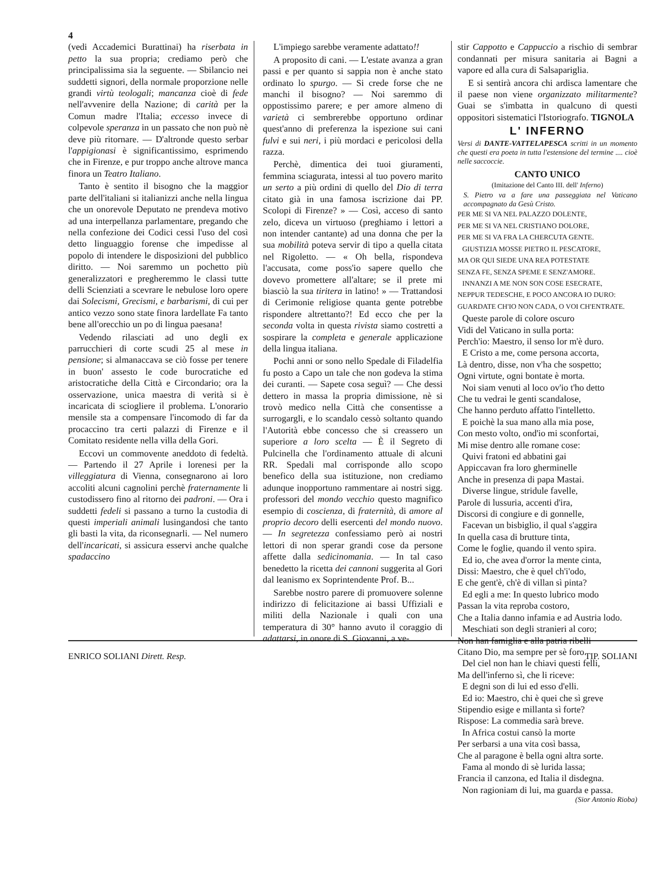4
(vedi Accademici Burattinai) ha riserbata in petto la sua propria; crediamo però che principalissima sia la seguente. — Sbilancio nei suddetti signori, della normale proporzione nelle grandi virtù teologali; mancanza cioè di fede nell'avvenire della Nazione; di carità per la Comun madre l'Italia; eccesso invece di colpevole speranza in un passato che non può nè deve più ritornare. — D'altronde questo serbar l'appigionasi è significantissimo, esprimendo che in Firenze, e pur troppo anche altrove manca finora un Teatro Italiano.
Tanto è sentito il bisogno che la maggior parte dell'italiani si italianizzi anche nella lingua che un onorevole Deputato ne prendeva motivo ad una interpellanza parlamentare, pregando che nella confezione dei Codici cessi l'uso del così detto linguaggio forense che impedisse al popolo di intendere le disposizioni del pubblico diritto. — Noi saremmo un pochetto più generalizzatori e pregheremmo le classi tutte delli Scienziati a scevrare le nebulose loro opere dai Solecismi, Grecismi, e barbarismi, di cui per antico vezzo sono state finora lardellate Fa tanto bene all'orecchio un po di lingua paesana!
Vedendo rilasciati ad uno degli ex parrucchieri di corte scudi 25 al mese in pensione; si almanaccava se ciò fosse per tenere in buon' assesto le code burocratiche ed aristocratiche della Città e Circondario; ora la osservazione, unica maestra di verità si è incaricata di sciogliere il problema. L'onorario mensile sta a compensare l'incomodo di far da procaccino tra certi palazzi di Firenze e il Comitato residente nella villa della Gori.
Eccovi un commovente aneddoto di fedeltà. — Partendo il 27 Aprile i lorenesi per la villeggiatura di Vienna, consegnarono ai loro accoliti alcuni cagnolini perchè fraternamente li custodissero fino al ritorno dei padroni. — Ora i suddetti fedeli si passano a turno la custodia di questi imperiali animali lusingandosi che tanto gli basti la vita, da riconsegnarli. — Nel numero dell'incaricati, si assicura esservi anche qualche spadaccino
L'impiego sarebbe veramente adattato!!
A proposito di cani. — L'estate avanza a gran passi e per quanto si sappia non è anche stato ordinato lo spurgo. — Si crede forse che ne manchi il bisogno? — Noi saremmo di oppostissimo parere; e per amore almeno di varietà ci sembrerebbe opportuno ordinar quest'anno di preferenza la ispezione sui cani fulvi e sui neri, i più mordaci e pericolosi della razza.
Perchè, dimentica dei tuoi giuramenti, femmina sciagurata, intessi al tuo povero marito un serto a più ordini di quello del Dio di terra citato già in una famosa iscrizione dai PP. Scolopi di Firenze? » — Così, acceso di santo zelo, diceva un virtuoso (preghiamo i lettori a non intender cantante) ad una donna che per la sua mobilità poteva servir di tipo a quella citata nel Rigoletto. — « Oh bella, rispondeva l'accusata, come poss'io sapere quello che dovevo promettere all'altare; se il prete mi biasciò la sua tiritera in latino! » — Trattandosi di Cerimonie religiose quanta gente potrebbe rispondere altrettanto?! Ed ecco che per la seconda volta in questa rivista siamo costretti a sospirare la completa e generale applicazione della lingua italiana.
Pochi anni or sono nello Spedale di Filadelfia fu posto a Capo un tale che non godeva la stima dei curanti. — Sapete cosa seguì? — Che dessi dettero in massa la propria dimissione, nè si trovò medico nella Città che consentisse a surrogargli, e lo scandalo cessò soltanto quando l'Autorità ebbe concesso che si creassero un superiore a loro scelta — È il Segreto di Pulcinella che l'ordinamento attuale di alcuni RR. Spedali mal corrisponde allo scopo benefico della sua istituzione, non crediamo adunque inopportuno rammentare ai nostri sigg. professori del mondo vecchio questo magnifico esempio di coscienza, di fraternità, di amore al proprio decoro delli esercenti del mondo nuovo. — In segretezza confessiamo però ai nostri lettori di non sperar grandi cose da persone affette dalla sedicinomania. — In tal caso benedetto la ricetta dei cannoni suggerita al Gori dal leanismo ex Soprintendente Prof. B...
Sarebbe nostro parere di promuovere solenne indirizzo di felicitazione ai bassi Uffiziali e militi della Nazionale i quali con una temperatura di 30° hanno avuto il coraggio di adattarsi, in onore di S. Giovanni, a ve-
stir Cappotto e Cappuccio a rischio di sembrar condannati per misura sanitaria ai Bagni a vapore ed alla cura di Salsapariglia.
E si sentirà ancora chi ardisca lamentare che il paese non viene organizzato militarmente? Guai se s'imbatta in qualcuno di questi oppositori sistematici l'Istoriografo. TIGNOLA
L' INFERNO
Versi di DANTE-VATTELAPESCA scritti in un momento che questi era poeta in tutta l'estensione del termine .... cioè nelle saccoccie.
CANTO UNICO
(Imitazione del Canto III. dell' Inferno)
S. Pietro va a fare una passeggiata nel Vaticano accompagnato da Gesù Cristo.
PER ME SI VA NEL PALAZZO DOLENTE,
PER ME SI VA NEL CRISTIANO DOLORE,
PER ME SI VA FRA LA CHERCUTA GENTE.
GIUSTIZIA MOSSE PIETRO IL PESCATORE,
MA OR QUI SIEDE UNA REA POTESTATE
SENZA FE, SENZA SPEME E SENZ'AMORE.
INNANZI A ME NON SON COSE ESECRATE,
NEPPUR TEDESCHE, E POCO ANCORA IO DURO:
GUARDATE CH'IO NON CADA, O VOI CH'ENTRATE.
Queste parole di colore oscuro
Vidi del Vaticano in sulla porta:
Perch'io: Maestro, il senso lor m'è duro.
E Cristo a me, come persona accorta,
Là dentro, disse, non v'ha che sospetto;
Ogni virtute, ogni bontate è morta.
Noi siam venuti al loco ov'io t'ho detto
Che tu vedrai le genti scandalose,
Che hanno perduto affatto l'intelletto.
E poichè la sua mano alla mia pose,
Con mesto volto, ond'io mi sconfortai,
Mi mise dentro alle romane cose:
Quivi fratoni ed abbatini gai
Appiccavan fra loro gherminelle
Anche in presenza di papa Mastai.
Diverse lingue, stridule favelle,
Parole di lussuria, accenti d'ira,
Discorsi di congiure e di gonnelle,
Facevan un bisbiglio, il qual s'aggira
In quella casa di brutture tinta,
Come le foglie, quando il vento spira.
Ed io, che avea d'orror la mente cinta,
Dissi: Maestro, che è quel ch'i'odo,
E che gent'è, ch'è di villan sì pinta?
Ed egli a me: In questo lubrico modo
Passan la vita reproba costoro,
Che a Italia danno infamia e ad Austria lodo.
Meschiati son degli stranieri al coro;
Non han famiglia e alla patria ribelli
Citano Dio, ma sempre per sè foro.
Del ciel non han le chiavi questi felli,
Ma dell'inferno sì, che li riceve:
E degni son di lui ed esso d'elli.
Ed io: Maestro, chi è quei che sì greve
Stipendio esige e millanta sì forte?
Rispose: La commedia sarà breve.
In Africa costui cansò la morte
Per serbarsi a una vita così bassa,
Che al paragone è bella ogni altra sorte.
Fama al mondo di sè lurida lassa;
Francia il canzona, ed Italia il disdegna.
Non ragioniam di lui, ma guarda e passa.
(Sior Antonio Rioba)
ENRICO SOLIANI Dirett. Resp. TIP. SOLIANI